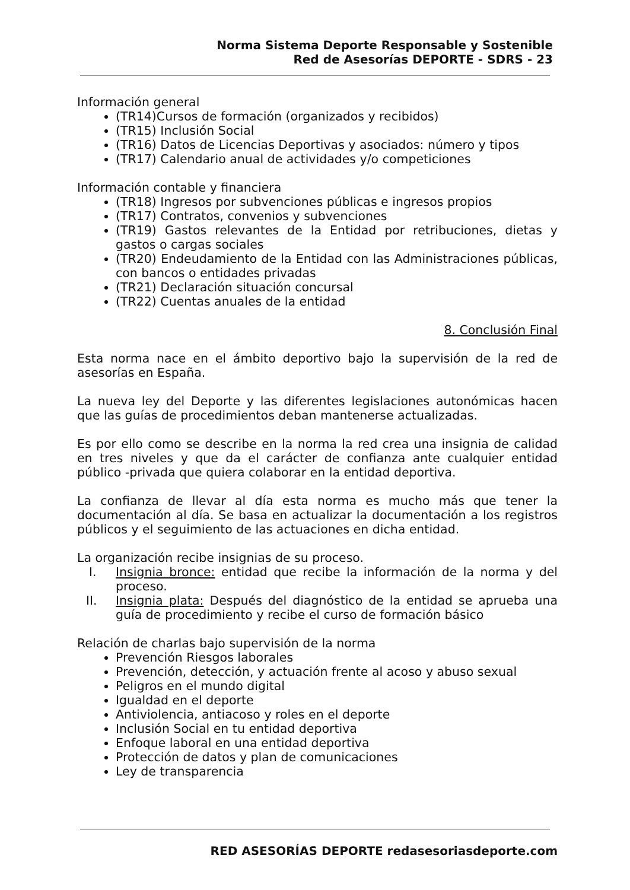Norma Sistema Deporte Responsable y Sostenible
Red de Asesorías DEPORTE - SDRS - 23
Información general
(TR14)Cursos de formación (organizados y recibidos)
(TR15) Inclusión Social
(TR16) Datos de Licencias Deportivas y asociados: número y tipos
(TR17) Calendario anual de actividades y/o competiciones
Información contable y financiera
(TR18) Ingresos por subvenciones públicas e ingresos propios
(TR17) Contratos, convenios y subvenciones
(TR19) Gastos relevantes de la Entidad por retribuciones, dietas y gastos o cargas sociales
(TR20) Endeudamiento de la Entidad con las Administraciones públicas, con bancos o entidades privadas
(TR21) Declaración situación concursal
(TR22) Cuentas anuales de la entidad
8. Conclusión Final
Esta norma nace en el ámbito deportivo bajo la supervisión de la red de asesorías en España.
La nueva ley del Deporte y las diferentes legislaciones autonómicas hacen que las guías de procedimientos deban mantenerse actualizadas.
Es por ello como se describe en la norma la red crea una insignia de calidad en tres niveles y que da el carácter de confianza ante cualquier entidad público -privada que quiera colaborar en la entidad deportiva.
La confianza de llevar al día esta norma es mucho más que tener la documentación al día. Se basa en actualizar la documentación a los registros públicos y el seguimiento de las actuaciones en dicha entidad.
La organización recibe insignias de su proceso.
I. Insignia bronce: entidad que recibe la información de la norma y del proceso.
II. Insignia plata: Después del diagnóstico de la entidad se aprueba una guía de procedimiento y recibe el curso de formación básico
Relación de charlas bajo supervisión de la norma
Prevención Riesgos laborales
Prevención, detección, y actuación frente al acoso y abuso sexual
Peligros en el mundo digital
Igualdad en el deporte
Antiviolencia, antiacoso y roles en el deporte
Inclusión Social en tu entidad deportiva
Enfoque laboral en una entidad deportiva
Protección de datos y plan de comunicaciones
Ley de transparencia
RED ASESORÍAS DEPORTE redasesoriasdeporte.com